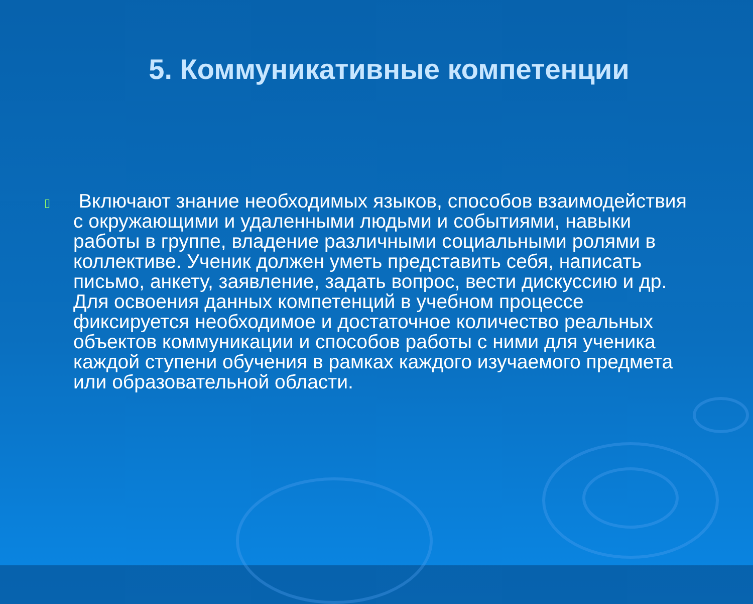5. Коммуникативные компетенции
▯
Включают знание необходимых языков, способов взаимодействия с окружающими и удаленными людьми и событиями, навыки работы в группе, владение различными социальными ролями в коллективе. Ученик должен уметь представить себя, написать письмо, анкету, заявление, задать вопрос, вести дискуссию и др. Для освоения данных компетенций в учебном процессе фиксируется необходимое и достаточное количество реальных объектов коммуникации и способов работы с ними для ученика каждой ступени обучения в рамках каждого изучаемого предмета или образовательной области.